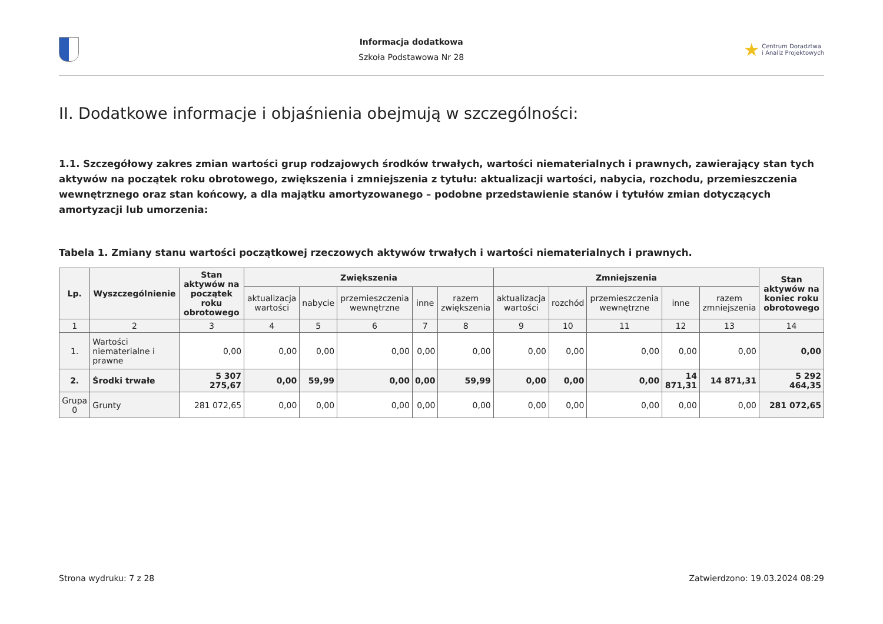Informacja dodatkowa
Szkoła Podstawowa Nr 28
★ Centrum Doradztwa
i Analiz Projektowych
II. Dodatkowe informacje i objaśnienia obejmują w szczególności:
1.1. Szczegółowy zakres zmian wartości grup rodzajowych środków trwałych, wartości niematerialnych i prawnych, zawierający stan tych aktywów na początek roku obrotowego, zwiększenia i zmniejszenia z tytułu: aktualizacji wartości, nabycia, rozchodu, przemieszczenia wewnętrznego oraz stan końcowy, a dla majątku amortyzowanego – podobne przedstawienie stanów i tytułów zmian dotyczących amortyzacji lub umorzenia:
Tabela 1. Zmiany stanu wartości początkowej rzeczowych aktywów trwałych i wartości niematerialnych i prawnych.
| Lp. | Wyszczególnienie | Stan aktywów na początek roku obrotowego | Zwiększenia | | | | | Zmniejszenia | | | | | Stan aktywów na koniec roku obrotowego |
| --- | --- | --- | --- | --- | --- | --- | --- | --- | --- | --- | --- | --- | --- |
| | | | aktualizacja wartości | nabycie | przemieszczenia wewnętrzne | inne | razem zwiększenia | aktualizacja wartości | rozchód | przemieszczenia wewnętrzne | inne | razem zmniejszenia | |
| 1 | 2 | 3 | 4 | 5 | 6 | 7 | 8 | 9 | 10 | 11 | 12 | 13 | 14 |
| 1. | Wartości niematerialne i prawne | 0,00 | 0,00 | 0,00 | 0,00 | 0,00 | 0,00 | 0,00 | 0,00 | 0,00 | 0,00 | 0,00 | 0,00 |
| 2. | Środki trwałe | 5 307 275,67 | 0,00 | 59,99 | 0,00 | 0,00 | 59,99 | 0,00 | 0,00 | 0,00 | 14 871,31 | 14 871,31 | 5 292 464,35 |
| Grupa 0 | Grunty | 281 072,65 | 0,00 | 0,00 | 0,00 | 0,00 | 0,00 | 0,00 | 0,00 | 0,00 | 0,00 | 0,00 | 281 072,65 |
Strona wydruku: 7 z 28 Zatwierdzono: 19.03.2024 08:29